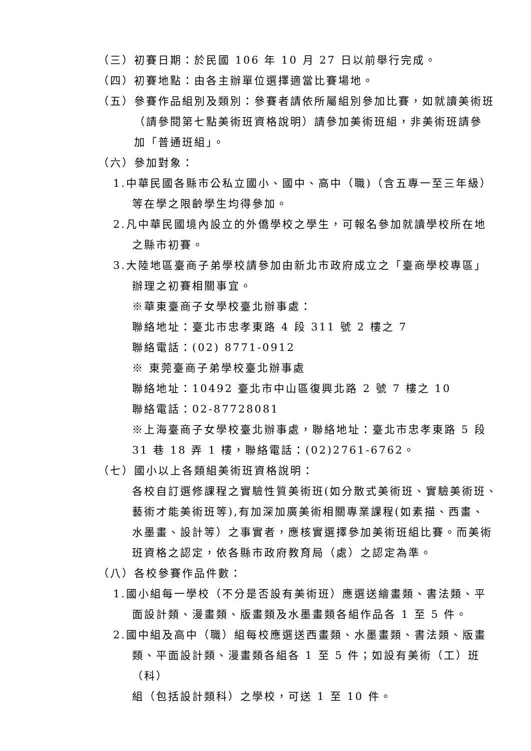（三）初賽日期：於民國 106 年 10 月 27 日以前舉行完成。
（四）初賽地點：由各主辦單位選擇適當比賽場地。
（五）參賽作品組別及類別：參賽者請依所屬組別參加比賽，如就讀美術班
（請參閱第七點美術班資格說明）請參加美術班組，非美術班請參
加「普通班組」。
（六）參加對象：
1.中華民國各縣市公私立國小、國中、高中（職)（含五專一至三年級）
等在學之限齡學生均得參加。
2.凡中華民國境內設立的外僑學校之學生，可報名參加就讀學校所在地
之縣市初賽。
3.大陸地區臺商子弟學校請參加由新北市政府成立之「臺商學校專區」
辦理之初賽相關事宜。
※華東臺商子女學校臺北辦事處：
聯絡地址：臺北市忠孝東路 4 段 311 號 2 樓之 7
聯絡電話：(02) 8771-0912
※ 東莞臺商子弟學校臺北辦事處
聯絡地址：10492 臺北市中山區復興北路 2 號 7 樓之 10
聯絡電話：02-87728081
※上海臺商子女學校臺北辦事處，聯絡地址：臺北市忠孝東路 5 段
31 巷 18 弄 1 樓，聯絡電話：(02)2761-6762。
（七）國小以上各類組美術班資格說明：
各校自訂選修課程之實驗性質美術班(如分散式美術班、實驗美術班、
藝術才能美術班等),有加深加廣美術相關專業課程(如素描、西畫、
水墨畫、設計等）之事實者，應核實選擇參加美術班組比賽。而美術
班資格之認定，依各縣市政府教育局（處）之認定為準。
（八）各校參賽作品件數：
1.國小組每一學校（不分是否設有美術班）應選送繪畫類、書法類、平
面設計類、漫畫類、版畫類及水墨畫類各組作品各 1 至 5 件。
2.國中組及高中（職）組每校應選送西畫類、水墨畫類、書法類、版畫
類、平面設計類、漫畫類各組各 1 至 5 件；如設有美術（工）班（科）
組（包括設計類科）之學校，可送 1 至 10 件。